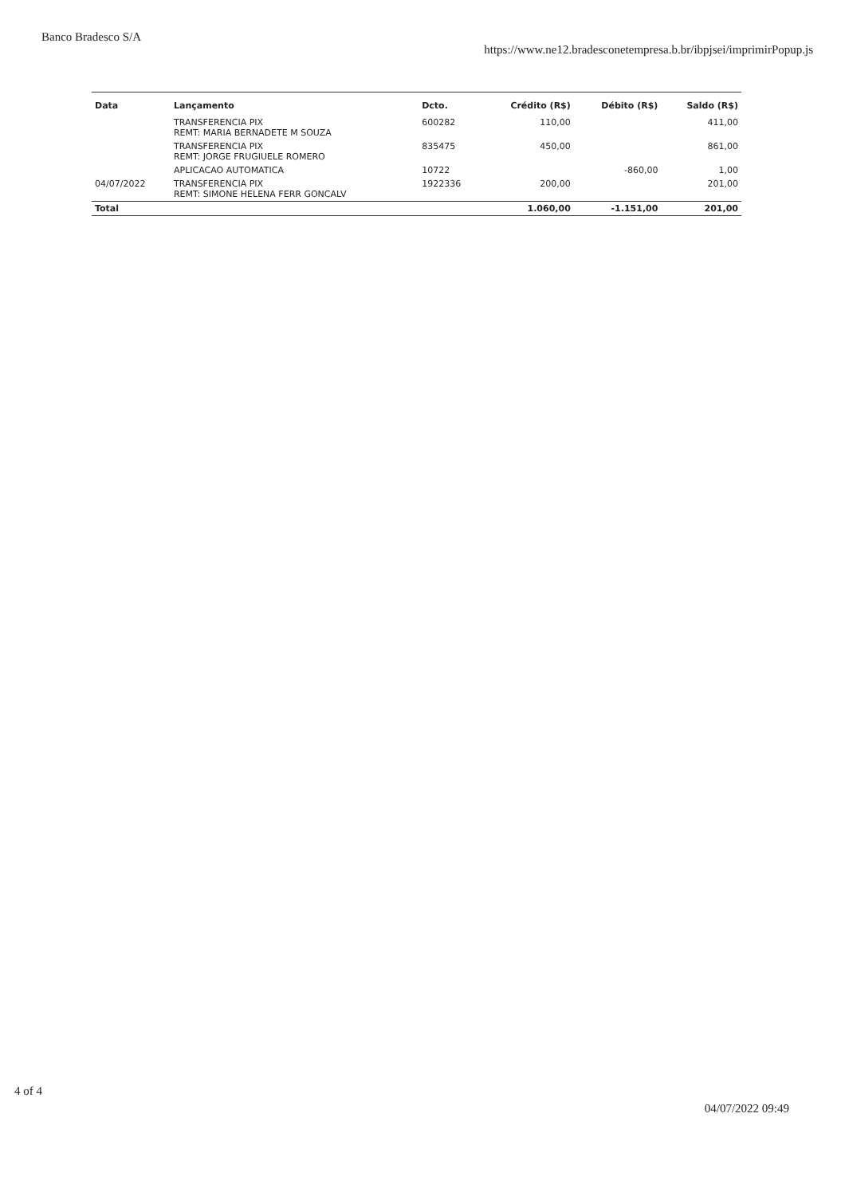Banco Bradesco S/A
https://www.ne12.bradesconetempresa.b.br/ibpjsei/imprimirPopup.js
| Data | Lançamento | Dcto. | Crédito (R$) | Débito (R$) | Saldo (R$) |
| --- | --- | --- | --- | --- | --- |
| | TRANSFERENCIA PIX REMT: MARIA BERNADETE M SOUZA | 600282 | 110,00 | | 411,00 |
| | TRANSFERENCIA PIX REMT: JORGE FRUGIUELE ROMERO | 835475 | 450,00 | | 861,00 |
| | APLICACAO AUTOMATICA | 10722 | | -860,00 | 1,00 |
| 04/07/2022 | TRANSFERENCIA PIX REMT: SIMONE HELENA FERR GONCALV | 1922336 | 200,00 | | 201,00 |
| Total | | | 1.060,00 | -1.151,00 | 201,00 |
4 of 4
04/07/2022 09:49